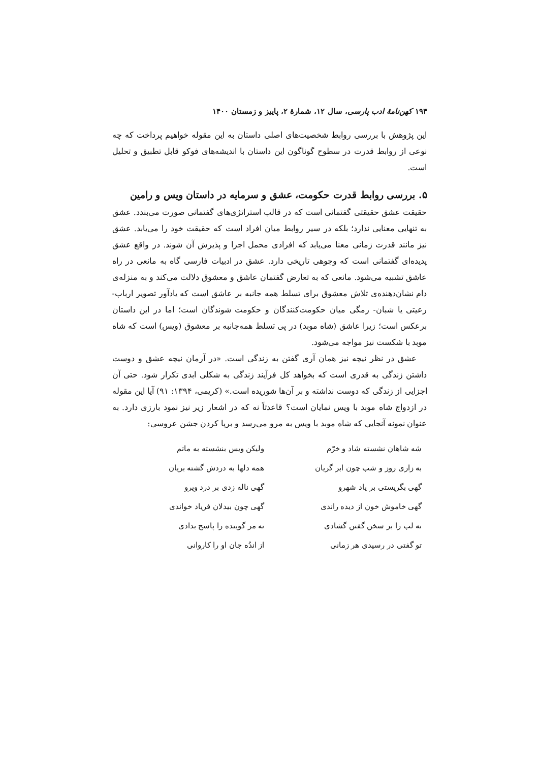۱۹۴ کهن‌نامهٔ ادب پارسی، سال ۱۲، شمارهٔ ۲، پاییز و زمستان ۱۴۰۰
این پژوهش با بررسی روابط شخصیت‌های اصلی داستان به این مقوله خواهیم پرداخت که چه نوعی از روابط قدرت در سطوح گوناگون این داستان با اندیشه‌های فوکو قابل تطبیق و تحلیل است.
۵. بررسی روابط قدرت حکومت، عشق و سرمایه در داستان ویس و رامین
حقیقت عشق حقیقتی گفتمانی است که در قالب استراتژی‌های گفتمانی صورت می‌بندد. عشق به تنهایی معنایی ندارد؛ بلکه در سیر روابط میان افراد است که حقیقت خود را می‌یابد. عشق نیز مانند قدرت زمانی معنا می‌یابد که افرادی محمل اجرا و پذیرش آن شوند. در واقع عشق پدیده‌ای گفتمانی است که وجوهی تاریخی دارد. عشق در ادبیات فارسی گاه به مانعی در راه عاشق تشبیه می‌شود. مانعی که به تعارض گفتمان عاشق و معشوق دلالت می‌کند و به منزله‌ی دام نشان‌دهنده‌ی تلاش معشوق برای تسلط همه جانبه بر عاشق است که یادآور تصویر ارباب- رعیتی یا شبان- رمگی میان حکومت‌کنندگان و حکومت شوندگان است؛ اما در این داستان برعکس است؛ زیرا عاشق (شاه موبد) در پی تسلط همه‌جانبه بر معشوق (ویس) است که شاه موبد با شکست نیز مواجه می‌شود.
عشق در نظر نیچه نیز همان آری گفتن به زندگی است. «در آرمان نیچه عشق و دوست داشتن زندگی به قدری است که بخواهد کل فرآیند زندگی به شکلی ابدی تکرار شود. حتی آن اجزایی از زندگی که دوست نداشته و بر آن‌ها شوریده است.» (کریمی، ۱۳۹۴: ۹۱) آیا این مقوله در ازدواج شاه موبد با ویس نمایان است؟ قاعدتاً نه که در اشعار زیر نیز نمود بارزی دارد. به عنوان نمونه آنجایی که شاه موبد با ویس به مرو می‌رسد و برپا کردن جشن عروسی:
| شه شاهان نشسته شاد و خرّم | ولیکن ویس بنشسته به ماتم |
| به زاری روز و شب چون ابر گریان | همه دلها به دردش گشته بریان |
| گهی بگریستی بر یاد شهرو | گهی ناله زدی بر درد ویرو |
| گهی خاموش خون از دیده راندی | گهی چون بیدلان فریاد خواندی |
| نه لب را بر سخن گفتن گشادی | نه مر گوینده را پاسخ بدادی |
| تو گفتی در رسیدی هر زمانی | از اندُه جان او را کاروانی |